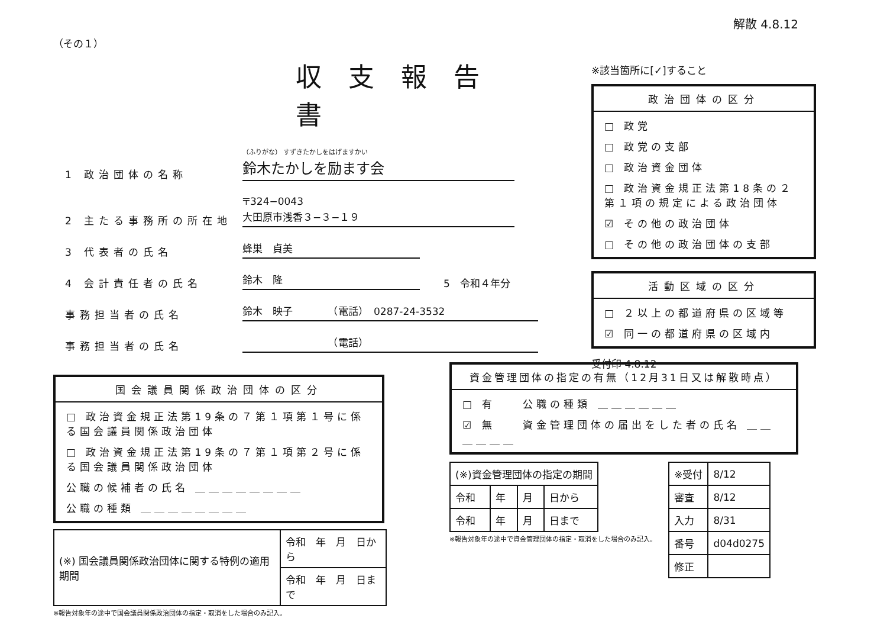解散 4.8.12
（その１）
収支報告書
1 政治団体の名称 （ふりがな） すずきたかしをはげますかい
鈴木たかしを励ます会
2 主たる事務所の所在地 〒324−0043
大田原市浅香３−３−１９
3 代表者の氏名 蜂巣　貞美
4 会計責任者の氏名 鈴木　隆 5　令和４年分
事務担当者の氏名 鈴木　映子　　　　（電話）　0287-24-3532
事務担当者の氏名　　　　　　　　　（電話）
国会議員関係政治団体の区分
□ 政治資金規正法第19条の７第１項第１号に係る国会議員関係政治団体
□ 政治資金規正法第19条の７第１項第２号に係る国会議員関係政治団体
公職の候補者の氏名 ＿＿＿＿＿＿＿＿
公職の種類 ＿＿＿＿＿＿＿＿
| (※) 国会議員関係政治団体に関する特例の適用期間 | 令和 年 月 日から |
| | 令和 年 月 日まで |
※報告対象年の途中で国会議員関係政治団体の指定・取消をした場合のみ記入。
※該当箇所に[✓]すること
政治団体の区分
□ 政党
□ 政党の支部
□ 政治資金団体
□ 政治資金規正法第18条の２第１項の規定による政治団体
☑ その他の政治団体
□ その他の政治団体の支部
活動区域の区分
□ ２以上の都道府県の区域等
☑ 同一の都道府県の区域内
受付印 4.8.12
資金管理団体の指定の有無（12月31日又は解散時点）
□ 有　　公職の種類 ＿＿＿＿＿＿
☑ 無　　資金管理団体の届出をした者の氏名 ＿＿＿＿＿＿
| (※)資金管理団体の指定の期間 | | | |
| 令和 | 年 | 月 | 日から |
| 令和 | 年 | 月 | 日まで |
※報告対象年の途中で資金管理団体の指定・取消をした場合のみ記入。
| ※受付 | 8/12 |
| 審査 | 8/12 |
| 入力 | 8/31 |
| 番号 | d04d0275 |
| 修正 | |